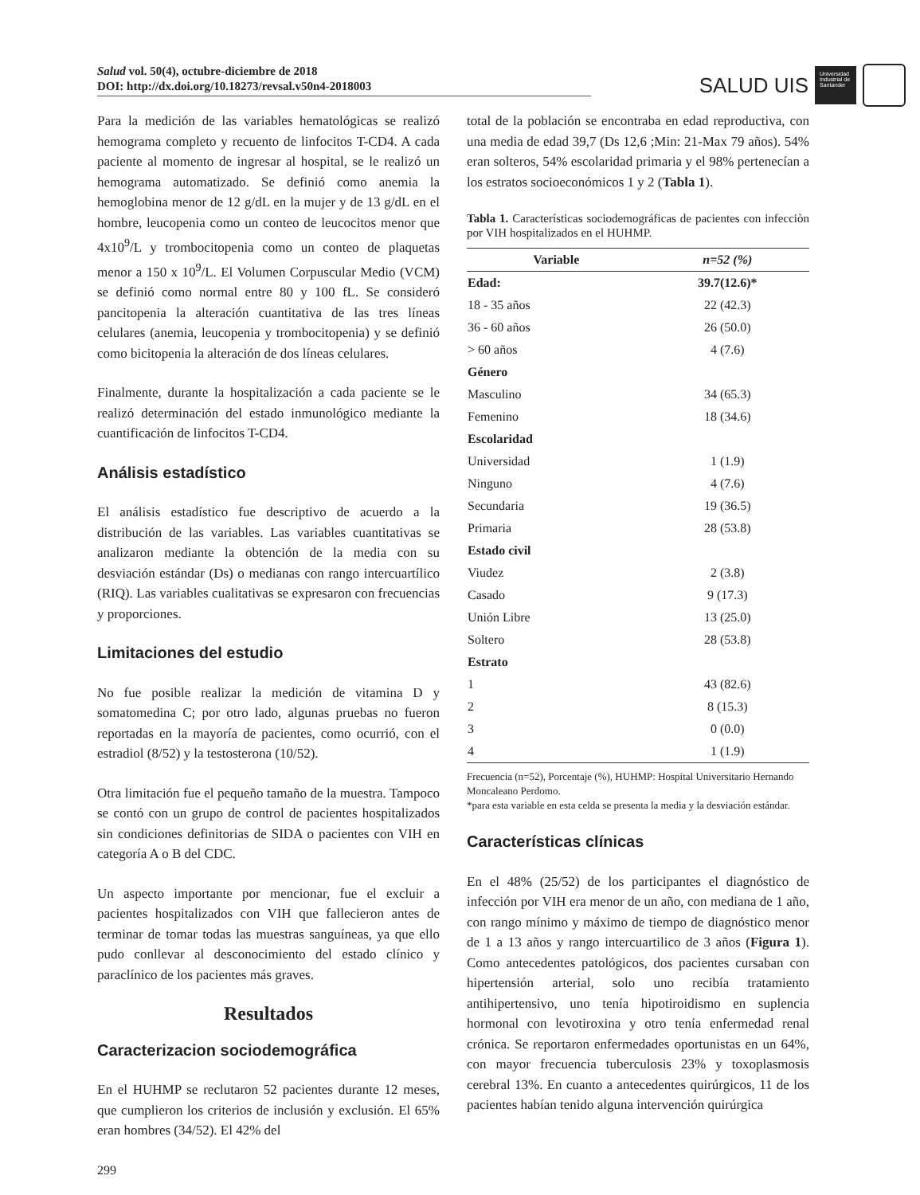Salud vol. 50(4), octubre-diciembre de 2018
DOI: http://dx.doi.org/10.18273/revsal.v50n4-2018003
SALUD UIS
Universidad Industrial de Santander
Para la medición de las variables hematológicas se realizó hemograma completo y recuento de linfocitos T-CD4. A cada paciente al momento de ingresar al hospital, se le realizó un hemograma automatizado. Se definió como anemia la hemoglobina menor de 12 g/dL en la mujer y de 13 g/dL en el hombre, leucopenia como un conteo de leucocitos menor que 4x10<sup>9</sup>/L y trombocitopenia como un conteo de plaquetas menor a 150 x 10<sup>9</sup>/L. El Volumen Corpuscular Medio (VCM) se definió como normal entre 80 y 100 fL. Se consideró pancitopenia la alteración cuantitativa de las tres líneas celulares (anemia, leucopenia y trombocitopenia) y se definió como bicitopenia la alteración de dos líneas celulares.
Finalmente, durante la hospitalización a cada paciente se le realizó determinación del estado inmunológico mediante la cuantificación de linfocitos T-CD4.
Análisis estadístico
El análisis estadístico fue descriptivo de acuerdo a la distribución de las variables. Las variables cuantitativas se analizaron mediante la obtención de la media con su desviación estándar (Ds) o medianas con rango intercuartílico (RIQ). Las variables cualitativas se expresaron con frecuencias y proporciones.
Limitaciones del estudio
No fue posible realizar la medición de vitamina D y somatomedina C; por otro lado, algunas pruebas no fueron reportadas en la mayoría de pacientes, como ocurrió, con el estradiol (8/52) y la testosterona (10/52).
Otra limitación fue el pequeño tamaño de la muestra. Tampoco se contó con un grupo de control de pacientes hospitalizados sin condiciones definitorias de SIDA o pacientes con VIH en categoría A o B del CDC.
Un aspecto importante por mencionar, fue el excluir a pacientes hospitalizados con VIH que fallecieron antes de terminar de tomar todas las muestras sanguíneas, ya que ello pudo conllevar al desconocimiento del estado clínico y paraclínico de los pacientes más graves.
Resultados
Caracterizacion sociodemográfica
En el HUHMP se reclutaron 52 pacientes durante 12 meses, que cumplieron los criterios de inclusión y exclusión. El 65% eran hombres (34/52). El 42% del
299
total de la población se encontraba en edad reproductiva, con una media de edad 39,7 (Ds 12,6 ;Min: 21-Max 79 años). 54% eran solteros, 54% escolaridad primaria y el 98% pertenecían a los estratos socioeconómicos 1 y 2 (Tabla 1).
Tabla 1. Características sociodemográficas de pacientes con infecciòn por VIH hospitalizados en el HUHMP.
| Variable | n=52 (%) |
| --- | --- |
| Edad: | 39.7(12.6)* |
| 18 - 35 años | 22 (42.3) |
| 36 - 60 años | 26 (50.0) |
| > 60 años | 4 (7.6) |
| Género | |
| Masculino | 34 (65.3) |
| Femenino | 18 (34.6) |
| Escolaridad | |
| Universidad | 1 (1.9) |
| Ninguno | 4 (7.6) |
| Secundaria | 19 (36.5) |
| Primaria | 28 (53.8) |
| Estado civil | |
| Viudez | 2 (3.8) |
| Casado | 9 (17.3) |
| Unión Libre | 13 (25.0) |
| Soltero | 28 (53.8) |
| Estrato | |
| 1 | 43 (82.6) |
| 2 | 8 (15.3) |
| 3 | 0 (0.0) |
| 4 | 1 (1.9) |
Frecuencia (n=52), Porcentaje (%), HUHMP: Hospital Universitario Hernando Moncaleano Perdomo.
*para esta variable en esta celda se presenta la media y la desviación estándar.
Características clínicas
En el 48% (25/52) de los participantes el diagnóstico de infección por VIH era menor de un año, con mediana de 1 año, con rango mínimo y máximo de tiempo de diagnóstico menor de 1 a 13 años y rango intercuartilico de 3 años (Figura 1). Como antecedentes patológicos, dos pacientes cursaban con hipertensión arterial, solo uno recibía tratamiento antihipertensivo, uno tenía hipotiroidismo en suplencia hormonal con levotiroxina y otro tenía enfermedad renal crónica. Se reportaron enfermedades oportunistas en un 64%, con mayor frecuencia tuberculosis 23% y toxoplasmosis cerebral 13%. En cuanto a antecedentes quirúrgicos, 11 de los pacientes habían tenido alguna intervención quirúrgica